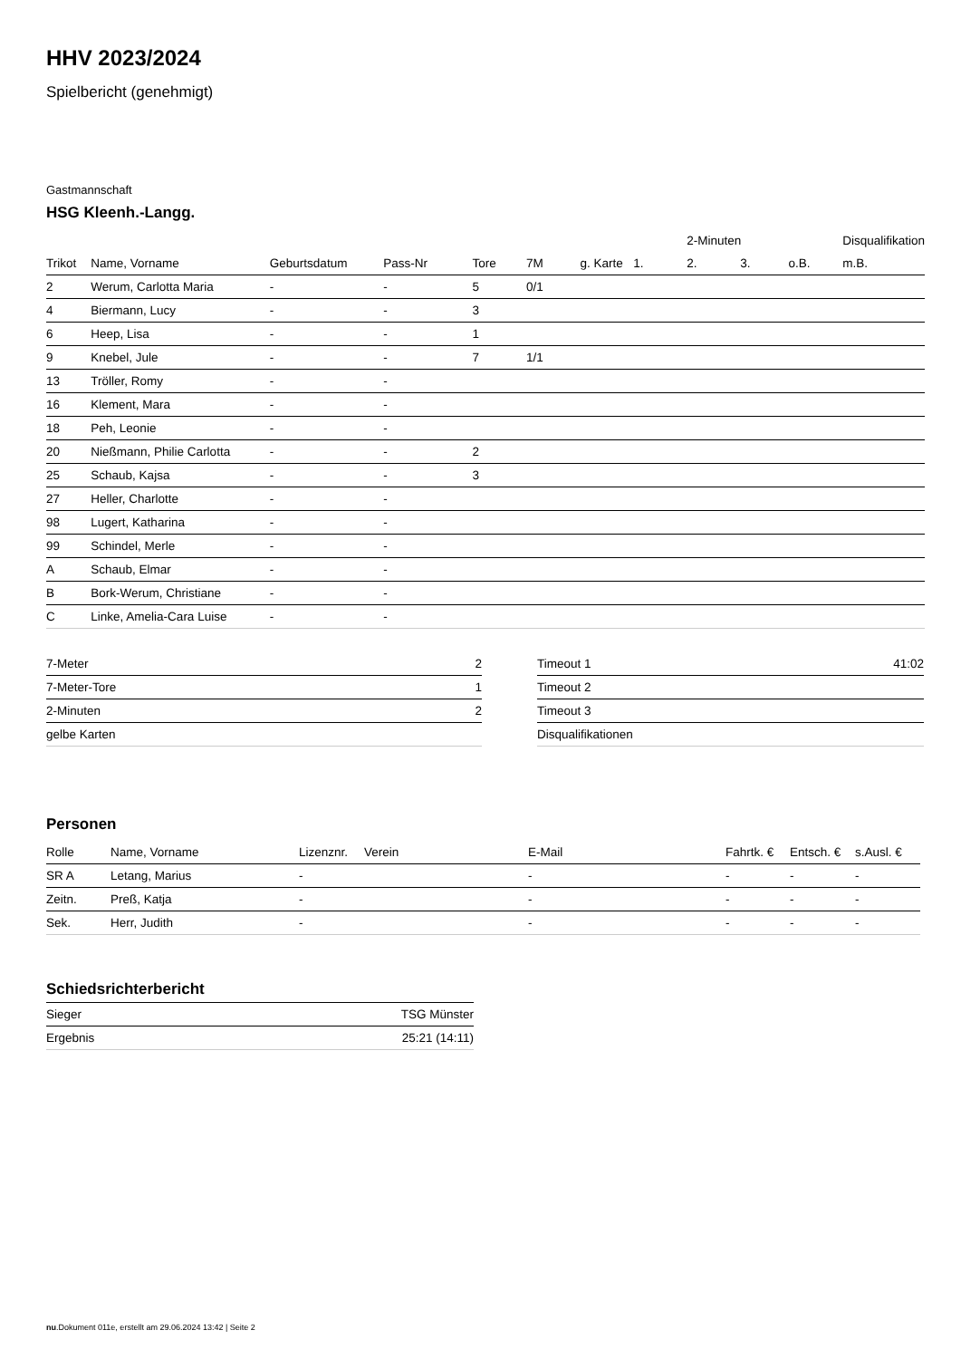HHV 2023/2024
Spielbericht (genehmigt)
Gastmannschaft
HSG Kleenh.-Langg.
| | | | | | | | | 2-Minuten | | | Disqualifikation |
| --- | --- | --- | --- | --- | --- | --- | --- | --- | --- | --- | --- |
| Trikot | Name, Vorname | Geburtsdatum | Pass-Nr | Tore | 7M | g. Karte | 1. | 2. | 3. | o.B. | m.B. |
| 2 | Werum, Carlotta Maria | - | - | 5 | 0/1 | | | | | | |
| 4 | Biermann, Lucy | - | - | 3 | | | | | | | |
| 6 | Heep, Lisa | - | - | 1 | | | | | | | |
| 9 | Knebel, Jule | - | - | 7 | 1/1 | | | | | | |
| 13 | Tröller, Romy | - | - | | | | | | | | |
| 16 | Klement, Mara | - | - | | | | | | | | |
| 18 | Peh, Leonie | - | - | | | | | | | | |
| 20 | Nießmann, Philie Carlotta | - | - | 2 | | | | | | | |
| 25 | Schaub, Kajsa | - | - | 3 | | | | | | | |
| 27 | Heller, Charlotte | - | - | | | | | | | | |
| 98 | Lugert, Katharina | - | - | | | | | | | | |
| 99 | Schindel, Merle | - | - | | | | | | | | |
| A | Schaub, Elmar | - | - | | | | | | | | |
| B | Bork-Werum, Christiane | - | - | | | | | | | | |
| C | Linke, Amelia-Cara Luise | - | - | | | | | | | | |
| 7-Meter | 2 |
| 7-Meter-Tore | 1 |
| 2-Minuten | 2 |
| gelbe Karten | |
| Timeout 1 | 41:02 |
| Timeout 2 | |
| Timeout 3 | |
| Disqualifikationen | |
Personen
| Rolle | Name, Vorname | Lizenznr. | Verein | E-Mail | Fahrtk. € | Entsch. € | s.Ausl. € |
| --- | --- | --- | --- | --- | --- | --- | --- |
| SR A | Letang, Marius | - | | - | - | - | - |
| Zeitn. | Preß, Katja | - | | - | - | - | - |
| Sek. | Herr, Judith | - | | - | - | - | - |
Schiedsrichterbericht
| Sieger | TSG Münster |
| Ergebnis | 25:21 (14:11) |
nu.Dokument 011e, erstellt am 29.06.2024 13:42 | Seite 2